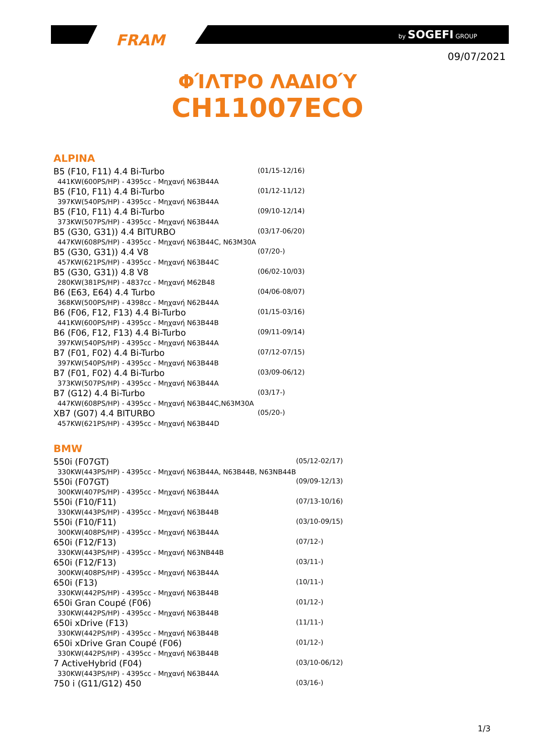FRAM by SOGEFI GROUP
09/07/2021
ΦΊΛΤΡΟ ΛΑΔΙΟΎ
CH11007ECO
ALPINA
| B5 (F10, F11) 4.4 Bi-Turbo 441KW(600PS/HP) - 4395cc - Μηχανή N63B44A | (01/15-12/16) |
| B5 (F10, F11) 4.4 Bi-Turbo 397KW(540PS/HP) - 4395cc - Μηχανή N63B44A | (01/12-11/12) |
| B5 (F10, F11) 4.4 Bi-Turbo 373KW(507PS/HP) - 4395cc - Μηχανή N63B44A | (09/10-12/14) |
| B5 (G30, G31)) 4.4 BITURBO 447KW(608PS/HP) - 4395cc - Μηχανή N63B44C, N63M30A | (03/17-06/20) |
| B5 (G30, G31)) 4.4 V8 457KW(621PS/HP) - 4395cc - Μηχανή N63B44C | (07/20-) |
| B5 (G30, G31)) 4.8 V8 280KW(381PS/HP) - 4837cc - Μηχανή M62B48 | (06/02-10/03) |
| B6 (E63, E64) 4.4 Turbo 368KW(500PS/HP) - 4398cc - Μηχανή N62B44A | (04/06-08/07) |
| B6 (F06, F12, F13) 4.4 Bi-Turbo 441KW(600PS/HP) - 4395cc - Μηχανή N63B44B | (01/15-03/16) |
| B6 (F06, F12, F13) 4.4 Bi-Turbo 397KW(540PS/HP) - 4395cc - Μηχανή N63B44A | (09/11-09/14) |
| B7 (F01, F02) 4.4 Bi-Turbo 397KW(540PS/HP) - 4395cc - Μηχανή N63B44B | (07/12-07/15) |
| B7 (F01, F02) 4.4 Bi-Turbo 373KW(507PS/HP) - 4395cc - Μηχανή N63B44A | (03/09-06/12) |
| B7 (G12) 4.4 Bi-Turbo 447KW(608PS/HP) - 4395cc - Μηχανή N63B44C,N63M30A | (03/17-) |
| XB7 (G07) 4.4 BITURBO 457KW(621PS/HP) - 4395cc - Μηχανή N63B44D | (05/20-) |
BMW
| 550i (F07GT) 330KW(443PS/HP) - 4395cc - Μηχανή N63B44A, N63B44B, N63NB44B | (05/12-02/17) |
| 550i (F07GT) 300KW(407PS/HP) - 4395cc - Μηχανή N63B44A | (09/09-12/13) |
| 550i (F10/F11) 330KW(443PS/HP) - 4395cc - Μηχανή N63B44B | (07/13-10/16) |
| 550i (F10/F11) 300KW(408PS/HP) - 4395cc - Μηχανή N63B44A | (03/10-09/15) |
| 650i (F12/F13) 330KW(443PS/HP) - 4395cc - Μηχανή N63NB44B | (07/12-) |
| 650i (F12/F13) 300KW(408PS/HP) - 4395cc - Μηχανή N63B44A | (03/11-) |
| 650i (F13) 330KW(442PS/HP) - 4395cc - Μηχανή N63B44B | (10/11-) |
| 650i Gran Coupé (F06) 330KW(442PS/HP) - 4395cc - Μηχανή N63B44B | (01/12-) |
| 650i xDrive (F13) 330KW(442PS/HP) - 4395cc - Μηχανή N63B44B | (11/11-) |
| 650i xDrive Gran Coupé (F06) 330KW(442PS/HP) - 4395cc - Μηχανή N63B44B | (01/12-) |
| 7 ActiveHybrid (F04) 330KW(443PS/HP) - 4395cc - Μηχανή N63B44A | (03/10-06/12) |
| 750 i (G11/G12) 450 | (03/16-) |
1/3